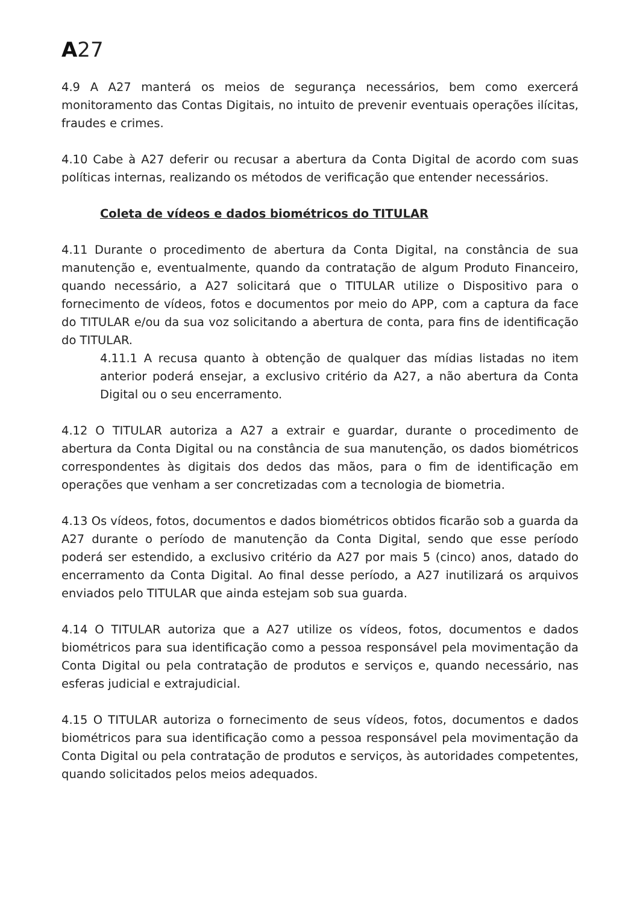A27
4.9 A A27 manterá os meios de segurança necessários, bem como exercerá monitoramento das Contas Digitais, no intuito de prevenir eventuais operações ilícitas, fraudes e crimes.
4.10 Cabe à A27 deferir ou recusar a abertura da Conta Digital de acordo com suas políticas internas, realizando os métodos de verificação que entender necessários.
Coleta de vídeos e dados biométricos do TITULAR
4.11 Durante o procedimento de abertura da Conta Digital, na constância de sua manutenção e, eventualmente, quando da contratação de algum Produto Financeiro, quando necessário, a A27 solicitará que o TITULAR utilize o Dispositivo para o fornecimento de vídeos, fotos e documentos por meio do APP, com a captura da face do TITULAR e/ou da sua voz solicitando a abertura de conta, para fins de identificação do TITULAR.
4.11.1 A recusa quanto à obtenção de qualquer das mídias listadas no item anterior poderá ensejar, a exclusivo critério da A27, a não abertura da Conta Digital ou o seu encerramento.
4.12 O TITULAR autoriza a A27 a extrair e guardar, durante o procedimento de abertura da Conta Digital ou na constância de sua manutenção, os dados biométricos correspondentes às digitais dos dedos das mãos, para o fim de identificação em operações que venham a ser concretizadas com a tecnologia de biometria.
4.13 Os vídeos, fotos, documentos e dados biométricos obtidos ficarão sob a guarda da A27 durante o período de manutenção da Conta Digital, sendo que esse período poderá ser estendido, a exclusivo critério da A27 por mais 5 (cinco) anos, datado do encerramento da Conta Digital. Ao final desse período, a A27 inutilizará os arquivos enviados pelo TITULAR que ainda estejam sob sua guarda.
4.14 O TITULAR autoriza que a A27 utilize os vídeos, fotos, documentos e dados biométricos para sua identificação como a pessoa responsável pela movimentação da Conta Digital ou pela contratação de produtos e serviços e, quando necessário, nas esferas judicial e extrajudicial.
4.15 O TITULAR autoriza o fornecimento de seus vídeos, fotos, documentos e dados biométricos para sua identificação como a pessoa responsável pela movimentação da Conta Digital ou pela contratação de produtos e serviços, às autoridades competentes, quando solicitados pelos meios adequados.